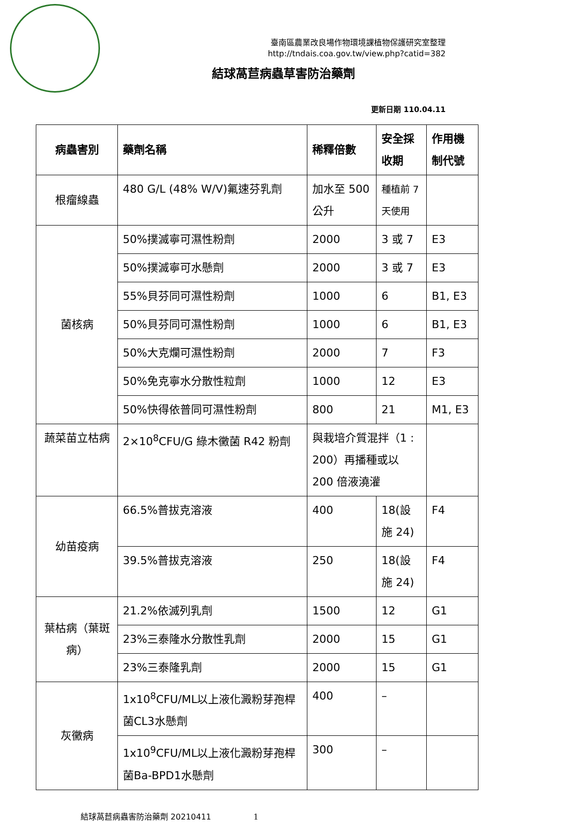臺南區農業改良場作物環境課植物保護研究室整理
http://tndais.coa.gov.tw/view.php?catid=382
結球萵苣病蟲草害防治藥劑
更新日期 110.04.11
| 病蟲害別 | 藥劑名稱 | 稀釋倍數 | 安全採收期 | 作用機制代號 |
| --- | --- | --- | --- | --- |
| 根瘤線蟲 | 480 G/L (48% W/V)氟速芬乳劑 | 加水至 500 公升 | 種植前 7 天使用 | |
| 菌核病 | 50%撲滅寧可濕性粉劑 | 2000 | 3 或 7 | E3 |
| | 50%撲滅寧可水懸劑 | 2000 | 3 或 7 | E3 |
| | 55%貝芬同可濕性粉劑 | 1000 | 6 | B1, E3 |
| | 50%貝芬同可濕性粉劑 | 1000 | 6 | B1, E3 |
| | 50%大克爛可濕性粉劑 | 2000 | 7 | F3 |
| | 50%免克寧水分散性粒劑 | 1000 | 12 | E3 |
| | 50%快得依普同可濕性粉劑 | 800 | 21 | M1, E3 |
| 蔬菜苗立枯病 | 2×10<sup>8</sup>CFU/G 綠木黴菌 R42 粉劑 | 與栽培介質混拌（1 : 200）再播種或以 200 倍液澆灌 | | |
| 幼苗疫病 | 66.5%普拔克溶液 | 400 | 18(設施 24) | F4 |
| | 39.5%普拔克溶液 | 250 | 18(設施 24) | F4 |
| 葉枯病（葉斑病） | 21.2%依滅列乳劑 | 1500 | 12 | G1 |
| | 23%三泰隆水分散性乳劑 | 2000 | 15 | G1 |
| | 23%三泰隆乳劑 | 2000 | 15 | G1 |
| 灰黴病 | 1x10<sup>8</sup>CFU/ML以上液化澱粉芽孢桿菌CL3水懸劑 | 400 | – | |
| | 1x10<sup>9</sup>CFU/ML以上液化澱粉芽孢桿菌Ba-BPD1水懸劑 | 300 | – | |
結球萵苣病蟲害防治藥劑 20210411 1